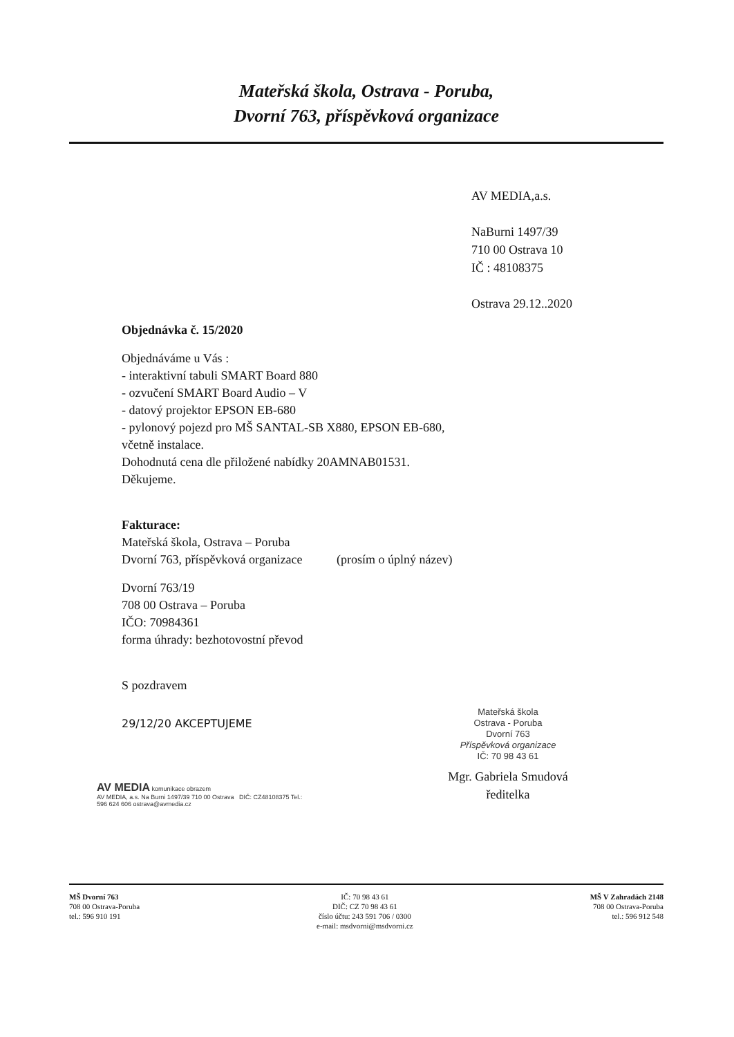Mateřská škola, Ostrava - Poruba,
Dvorní 763, příspěvková organizace
AV MEDIA,a.s.
NaBurni 1497/39
710 00 Ostrava 10
IČ : 48108375
Ostrava 29.12..2020
Objednávka č. 15/2020
Objednáváme u Vás :
- interaktivní tabuli SMART Board 880
- ozvučení SMART Board Audio – V
- datový projektor EPSON EB-680
- pylonový pojezd pro MŠ SANTAL-SB X880, EPSON EB-680,
včetně instalace.
Dohodnutá cena dle přiložené nabídky 20AMNAB01531.
Děkujeme.
Fakturace:
Mateřská škola, Ostrava – Poruba
Dvorní 763, příspěvková organizace (prosím o úplný název)
Dvorní 763/19
708 00 Ostrava – Poruba
IČO: 70984361
forma úhrady: bezhotovostní převod
S pozdravem
29/12/20 AKCEPTUJEME
AV MEDIA komunikace obrazem
AV MEDIA, a.s. Na Burni 1497/39 710 00 Ostrava DIČ: CZ48108375 Tel.: 596 624 606 ostrava@avmedia.cz
Mateřská škola
Ostrava - Poruba
Dvorní 763
Příspěvková organizace
IČ: 70 98 43 61
Mgr. Gabriela Smudová
ředitelka
MŠ Dvorní 763
708 00 Ostrava-Poruba
tel.: 596 910 191
IČ: 70 98 43 61
DIČ: CZ 70 98 43 61
číslo účtu: 243 591 706 / 0300
e-mail: msdvorni@msdvorni.cz
MŠ V Zahradách 2148
708 00 Ostrava-Poruba
tel.: 596 912 548